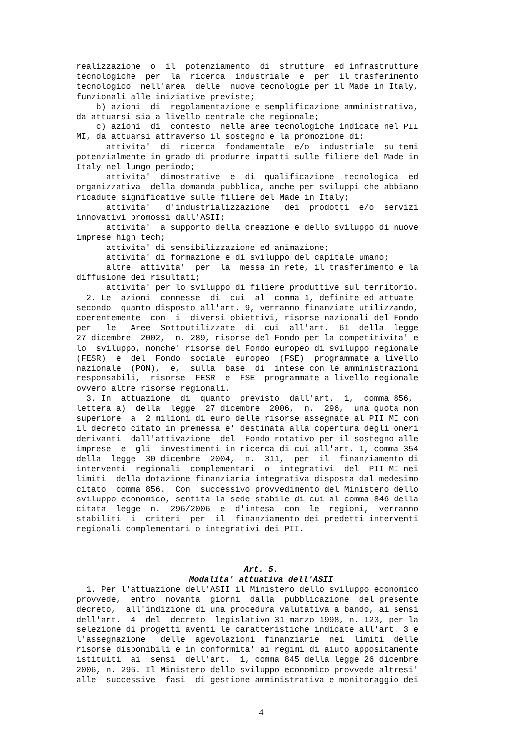realizzazione o il potenziamento di strutture ed infrastrutture tecnologiche per la ricerca industriale e per il trasferimento tecnologico nell'area delle nuove tecnologie per il Made in Italy, funzionali alle iniziative previste; b) azioni di regolamentazione e semplificazione amministrativa, da attuarsi sia a livello centrale che regionale; c) azioni di contesto nelle aree tecnologiche indicate nel PII MI, da attuarsi attraverso il sostegno e la promozione di: attivita' di ricerca fondamentale e/o industriale su temi potenzialmente in grado di produrre impatti sulle filiere del Made in Italy nel lungo periodo; attivita' dimostrative e di qualificazione tecnologica ed organizzativa della domanda pubblica, anche per sviluppi che abbiano ricadute significative sulle filiere del Made in Italy; attivita' d'industrializzazione dei prodotti e/o servizi innovativi promossi dall'ASII; attivita' a supporto della creazione e dello sviluppo di nuove imprese high tech; attivita' di sensibilizzazione ed animazione; attivita' di formazione e di sviluppo del capitale umano; altre attivita' per la messa in rete, il trasferimento e la diffusione dei risultati; attivita' per lo sviluppo di filiere produttive sul territorio. 2. Le azioni connesse di cui al comma 1, definite ed attuate secondo quanto disposto all'art. 9, verranno finanziate utilizzando, coerentemente con i diversi obiettivi, risorse nazionali del Fondo per le Aree Sottoutilizzate di cui all'art. 61 della legge 27 dicembre 2002, n. 289, risorse del Fondo per la competitivita' e lo sviluppo, nonche' risorse del Fondo europeo di sviluppo regionale (FESR) e del Fondo sociale europeo (FSE) programmate a livello nazionale (PON), e, sulla base di intese con le amministrazioni responsabili, risorse FESR e FSE programmate a livello regionale ovvero altre risorse regionali. 3. In attuazione di quanto previsto dall'art. 1, comma 856, lettera a) della legge 27 dicembre 2006, n. 296, una quota non superiore a 2 milioni di euro delle risorse assegnate al PII MI con il decreto citato in premessa e' destinata alla copertura degli oneri derivanti dall'attivazione del Fondo rotativo per il sostegno alle imprese e gli investimenti in ricerca di cui all'art. 1, comma 354 della legge 30 dicembre 2004, n. 311, per il finanziamento di interventi regionali complementari o integrativi del PII MI nei limiti della dotazione finanziaria integrativa disposta dal medesimo citato comma 856. Con successivo provvedimento del Ministero dello sviluppo economico, sentita la sede stabile di cui al comma 846 della citata legge n. 296/2006 e d'intesa con le regioni, verranno stabiliti i criteri per il finanziamento dei predetti interventi regionali complementari o integrativi dei PII.
Art. 5.
Modalita' attuativa dell'ASII
1. Per l'attuazione dell'ASII il Ministero dello sviluppo economico provvede, entro novanta giorni dalla pubblicazione del presente decreto, all'indizione di una procedura valutativa a bando, ai sensi dell'art. 4 del decreto legislativo 31 marzo 1998, n. 123, per la selezione di progetti aventi le caratteristiche indicate all'art. 3 e l'assegnazione delle agevolazioni finanziarie nei limiti delle risorse disponibili e in conformita' ai regimi di aiuto appositamente istituiti ai sensi dell'art. 1, comma 845 della legge 26 dicembre 2006, n. 296. Il Ministero dello sviluppo economico provvede altresi' alle successive fasi di gestione amministrativa e monitoraggio dei
4